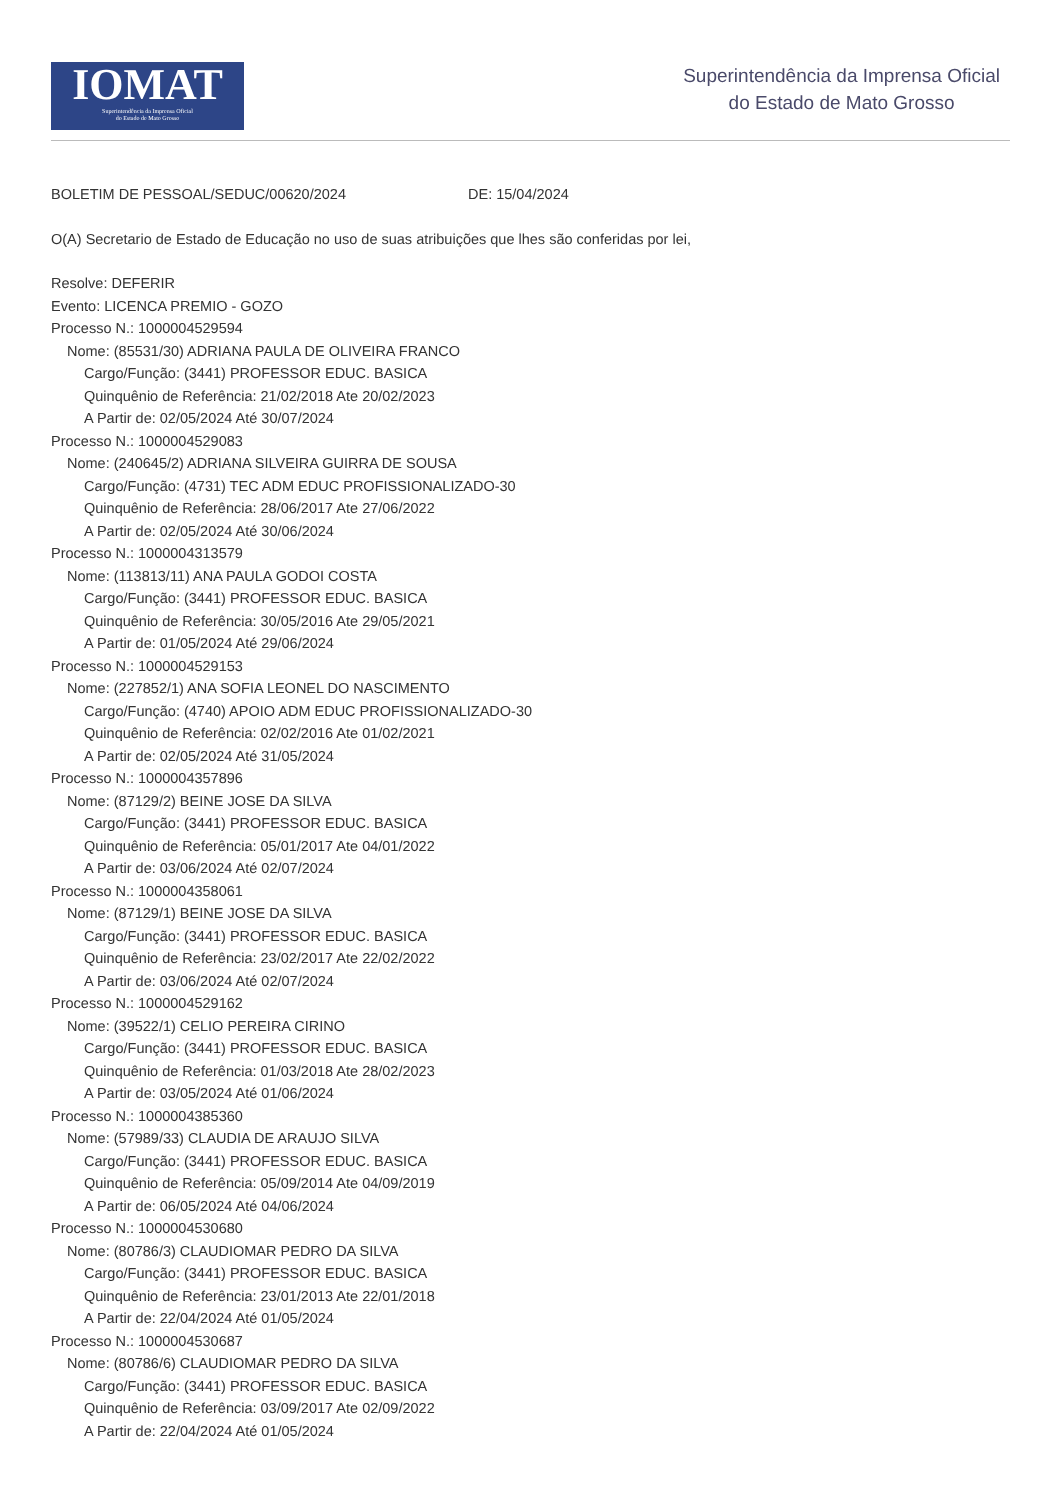IOMAT
Superintendência da Imprensa Oficial
do Estado de Mato Grosso
Superintendência da Imprensa Oficial
do Estado de Mato Grosso
BOLETIM DE PESSOAL/SEDUC/00620/2024 DE: 15/04/2024
O(A) Secretario de Estado de Educação no uso de suas atribuições que lhes são conferidas por lei,
Resolve: DEFERIR
Evento: LICENCA PREMIO - GOZO
Processo N.: 1000004529594
Nome: (85531/30) ADRIANA PAULA DE OLIVEIRA FRANCO
Cargo/Função: (3441) PROFESSOR EDUC. BASICA
Quinquênio de Referência: 21/02/2018 Ate 20/02/2023
A Partir de: 02/05/2024 Até 30/07/2024
Processo N.: 1000004529083
Nome: (240645/2) ADRIANA SILVEIRA GUIRRA DE SOUSA
Cargo/Função: (4731) TEC ADM EDUC PROFISSIONALIZADO-30
Quinquênio de Referência: 28/06/2017 Ate 27/06/2022
A Partir de: 02/05/2024 Até 30/06/2024
Processo N.: 1000004313579
Nome: (113813/11) ANA PAULA GODOI COSTA
Cargo/Função: (3441) PROFESSOR EDUC. BASICA
Quinquênio de Referência: 30/05/2016 Ate 29/05/2021
A Partir de: 01/05/2024 Até 29/06/2024
Processo N.: 1000004529153
Nome: (227852/1) ANA SOFIA LEONEL DO NASCIMENTO
Cargo/Função: (4740) APOIO ADM EDUC PROFISSIONALIZADO-30
Quinquênio de Referência: 02/02/2016 Ate 01/02/2021
A Partir de: 02/05/2024 Até 31/05/2024
Processo N.: 1000004357896
Nome: (87129/2) BEINE JOSE DA SILVA
Cargo/Função: (3441) PROFESSOR EDUC. BASICA
Quinquênio de Referência: 05/01/2017 Ate 04/01/2022
A Partir de: 03/06/2024 Até 02/07/2024
Processo N.: 1000004358061
Nome: (87129/1) BEINE JOSE DA SILVA
Cargo/Função: (3441) PROFESSOR EDUC. BASICA
Quinquênio de Referência: 23/02/2017 Ate 22/02/2022
A Partir de: 03/06/2024 Até 02/07/2024
Processo N.: 1000004529162
Nome: (39522/1) CELIO PEREIRA CIRINO
Cargo/Função: (3441) PROFESSOR EDUC. BASICA
Quinquênio de Referência: 01/03/2018 Ate 28/02/2023
A Partir de: 03/05/2024 Até 01/06/2024
Processo N.: 1000004385360
Nome: (57989/33) CLAUDIA DE ARAUJO SILVA
Cargo/Função: (3441) PROFESSOR EDUC. BASICA
Quinquênio de Referência: 05/09/2014 Ate 04/09/2019
A Partir de: 06/05/2024 Até 04/06/2024
Processo N.: 1000004530680
Nome: (80786/3) CLAUDIOMAR PEDRO DA SILVA
Cargo/Função: (3441) PROFESSOR EDUC. BASICA
Quinquênio de Referência: 23/01/2013 Ate 22/01/2018
A Partir de: 22/04/2024 Até 01/05/2024
Processo N.: 1000004530687
Nome: (80786/6) CLAUDIOMAR PEDRO DA SILVA
Cargo/Função: (3441) PROFESSOR EDUC. BASICA
Quinquênio de Referência: 03/09/2017 Ate 02/09/2022
A Partir de: 22/04/2024 Até 01/05/2024